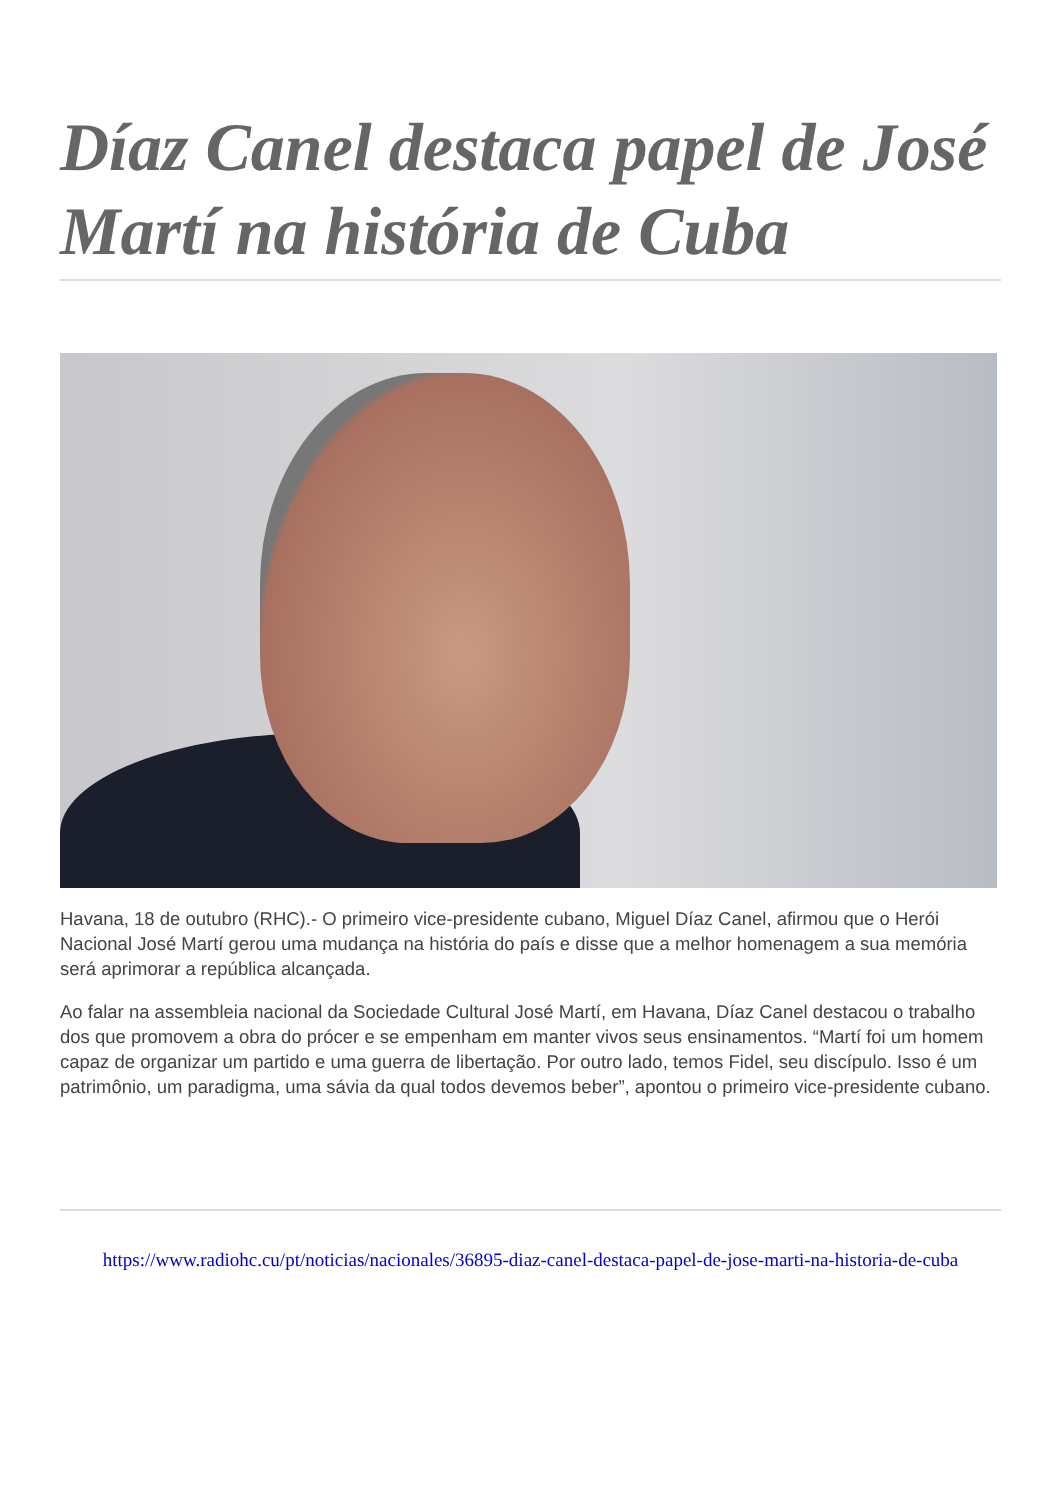Díaz Canel destaca papel de José Martí na história de Cuba
Havana, 18 de outubro (RHC).- O primeiro vice-presidente cubano, Miguel Díaz Canel, afirmou que o Herói Nacional José Martí gerou uma mudança na história do país e disse que a melhor homenagem a sua memória será aprimorar a república alcançada.
Ao falar na assembleia nacional da Sociedade Cultural José Martí, em Havana, Díaz Canel destacou o trabalho dos que promovem a obra do prócer e se empenham em manter vivos seus ensinamentos. “Martí foi um homem capaz de organizar um partido e uma guerra de libertação. Por outro lado, temos Fidel, seu discípulo. Isso é um patrimônio, um paradigma, uma sávia da qual todos devemos beber”, apontou o primeiro vice-presidente cubano.
https://www.radiohc.cu/pt/noticias/nacionales/36895-diaz-canel-destaca-papel-de-jose-marti-na-historia-de-cuba